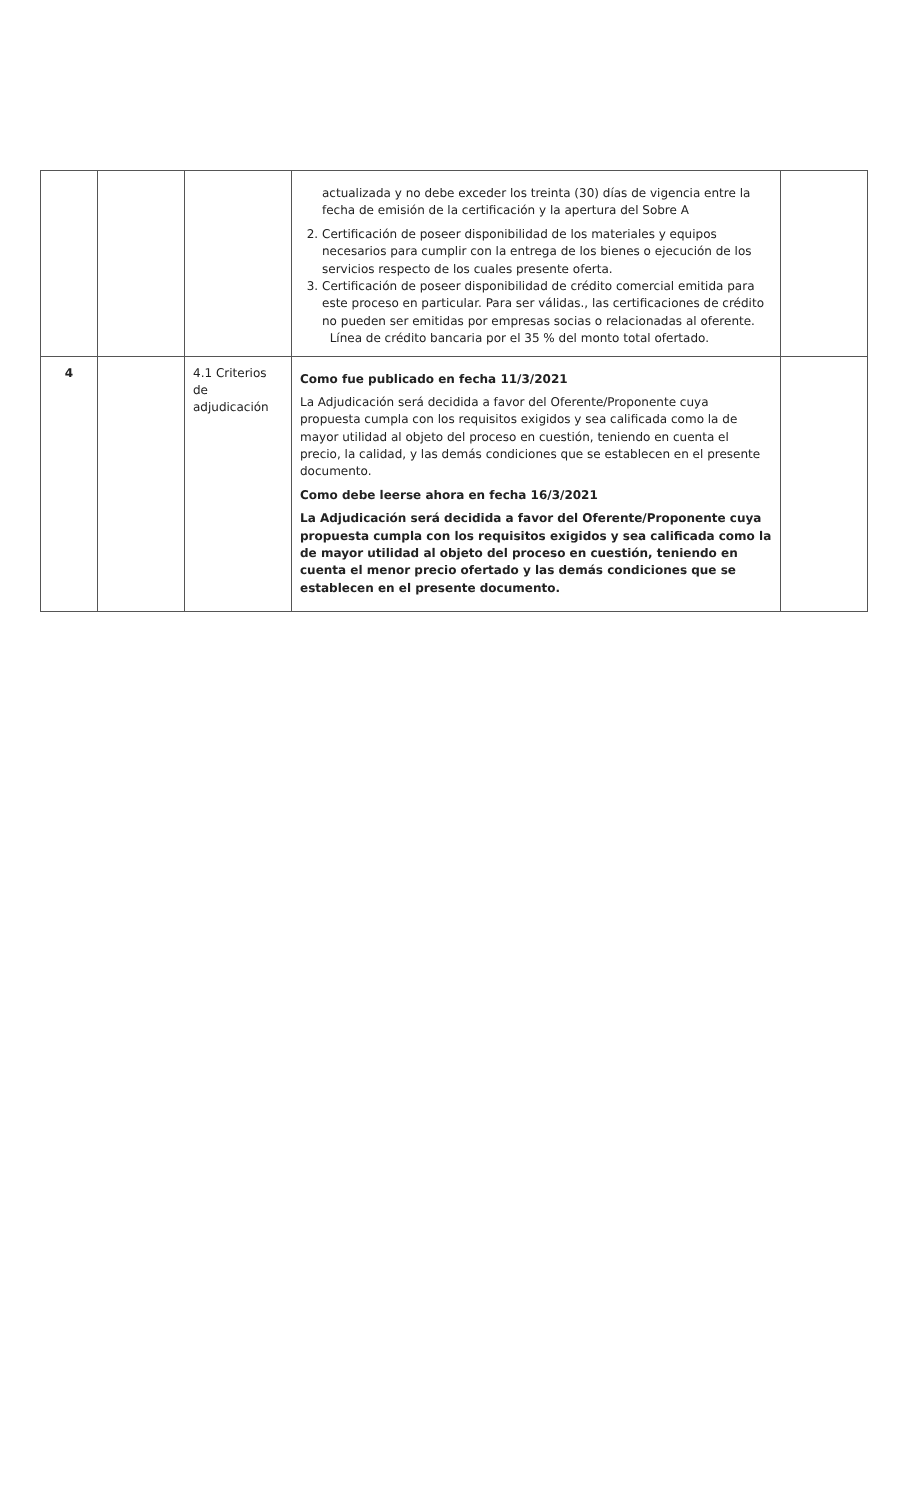| | | | actualizada y no debe exceder los treinta (30) días de vigencia entre la fecha de emisión de la certificación y la apertura del Sobre A 2. Certificación de poseer disponibilidad de los materiales y equipos necesarios para cumplir con la entrega de los bienes o ejecución de los servicios respecto de los cuales presente oferta. 3. Certificación de poseer disponibilidad de crédito comercial emitida para este proceso en particular. Para ser válidas., las certificaciones de crédito no pueden ser emitidas por empresas socias o relacionadas al oferente. Línea de crédito bancaria por el 35 % del monto total ofertado. | |
| 4 | | 4.1 Criterios de adjudicación | Como fue publicado en fecha 11/3/2021 La Adjudicación será decidida a favor del Oferente/Proponente cuya propuesta cumpla con los requisitos exigidos y sea calificada como la de mayor utilidad al objeto del proceso en cuestión, teniendo en cuenta el precio, la calidad, y las demás condiciones que se establecen en el presente documento. Como debe leerse ahora en fecha 16/3/2021 La Adjudicación será decidida a favor del Oferente/Proponente cuya propuesta cumpla con los requisitos exigidos y sea calificada como la de mayor utilidad al objeto del proceso en cuestión, teniendo en cuenta el menor precio ofertado y las demás condiciones que se establecen en el presente documento. | |